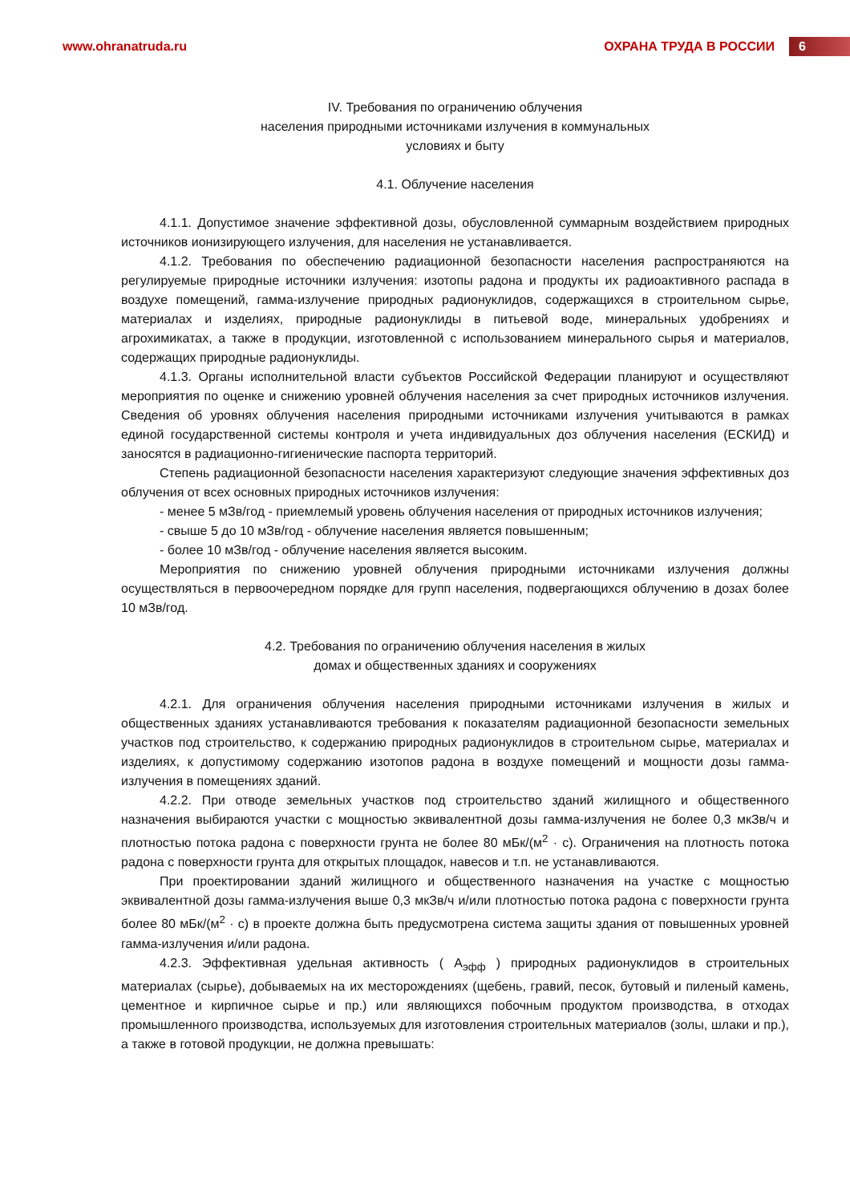www.ohranatruda.ru ОХРАНА ТРУДА В РОССИИ 6
IV. Требования по ограничению облучения
населения природными источниками излучения в коммунальных
условиях и быту
4.1. Облучение населения
4.1.1. Допустимое значение эффективной дозы, обусловленной суммарным воздействием природных источников ионизирующего излучения, для населения не устанавливается.
4.1.2. Требования по обеспечению радиационной безопасности населения распространяются на регулируемые природные источники излучения: изотопы радона и продукты их радиоактивного распада в воздухе помещений, гамма-излучение природных радионуклидов, содержащихся в строительном сырье, материалах и изделиях, природные радионуклиды в питьевой воде, минеральных удобрениях и агрохимикатах, а также в продукции, изготовленной с использованием минерального сырья и материалов, содержащих природные радионуклиды.
4.1.3. Органы исполнительной власти субъектов Российской Федерации планируют и осуществляют мероприятия по оценке и снижению уровней облучения населения за счет природных источников излучения. Сведения об уровнях облучения населения природными источниками излучения учитываются в рамках единой государственной системы контроля и учета индивидуальных доз облучения населения (ЕСКИД) и заносятся в радиационно-гигиенические паспорта территорий.
Степень радиационной безопасности населения характеризуют следующие значения эффективных доз облучения от всех основных природных источников излучения:
- менее 5 мЗв/год - приемлемый уровень облучения населения от природных источников излучения;
- свыше 5 до 10 мЗв/год - облучение населения является повышенным;
- более 10 мЗв/год - облучение населения является высоким.
Мероприятия по снижению уровней облучения природными источниками излучения должны осуществляться в первоочередном порядке для групп населения, подвергающихся облучению в дозах более 10 мЗв/год.
4.2. Требования по ограничению облучения населения в жилых
домах и общественных зданиях и сооружениях
4.2.1. Для ограничения облучения населения природными источниками излучения в жилых и общественных зданиях устанавливаются требования к показателям радиационной безопасности земельных участков под строительство, к содержанию природных радионуклидов в строительном сырье, материалах и изделиях, к допустимому содержанию изотопов радона в воздухе помещений и мощности дозы гамма-излучения в помещениях зданий.
4.2.2. При отводе земельных участков под строительство зданий жилищного и общественного назначения выбираются участки с мощностью эквивалентной дозы гамма-излучения не более 0,3 мкЗв/ч и плотностью потока радона с поверхности грунта не более 80 мБк/(м<sup>2</sup> · с). Ограничения на плотность потока радона с поверхности грунта для открытых площадок, навесов и т.п. не устанавливаются.
При проектировании зданий жилищного и общественного назначения на участке с мощностью эквивалентной дозы гамма-излучения выше 0,3 мкЗв/ч и/или плотностью потока радона с поверхности грунта более 80 мБк/(м<sup>2</sup> · с) в проекте должна быть предусмотрена система защиты здания от повышенных уровней гамма-излучения и/или радона.
4.2.3. Эффективная удельная активность ( А<sub>эфф</sub> ) природных радионуклидов в строительных материалах (сырье), добываемых на их месторождениях (щебень, гравий, песок, бутовый и пиленый камень, цементное и кирпичное сырье и пр.) или являющихся побочным продуктом производства, в отходах промышленного производства, используемых для изготовления строительных материалов (золы, шлаки и пр.), а также в готовой продукции, не должна превышать: